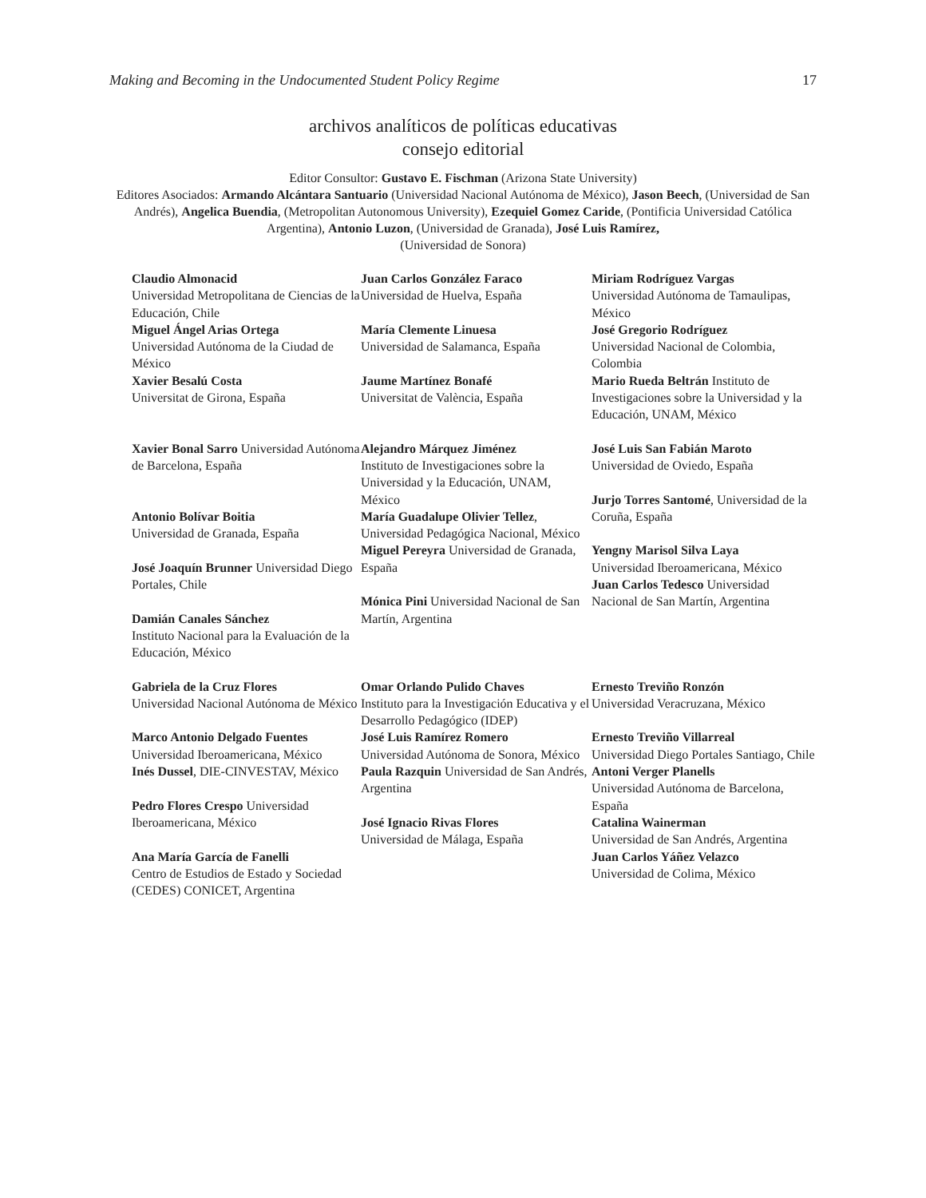Making and Becoming in the Undocumented Student Policy Regime 17
archivos analíticos de políticas educativas
consejo editorial
Editor Consultor: Gustavo E. Fischman (Arizona State University)
Editores Asociados: Armando Alcántara Santuario (Universidad Nacional Autónoma de México), Jason Beech, (Universidad de San Andrés), Angelica Buendia, (Metropolitan Autonomous University), Ezequiel Gomez Caride, (Pontificia Universidad Católica Argentina), Antonio Luzon, (Universidad de Granada), José Luis Ramírez,
(Universidad de Sonora)
| Claudio Almonacid Universidad Metropolitana de Ciencias de la Educación, Chile Miguel Ángel Arias Ortega Universidad Autónoma de la Ciudad de México Xavier Besalú Costa Universitat de Girona, España | Juan Carlos González Faraco Universidad de Huelva, España María Clemente Linuesa Universidad de Salamanca, España Jaume Martínez Bonafé Universitat de València, España | Miriam Rodríguez Vargas Universidad Autónoma de Tamaulipas, México José Gregorio Rodríguez Universidad Nacional de Colombia, Colombia Mario Rueda Beltrán Instituto de Investigaciones sobre la Universidad y la Educación, UNAM, México |
| Xavier Bonal Sarro Universidad Autónoma de Barcelona, España Antonio Bolívar Boitia Universidad de Granada, España José Joaquín Brunner Universidad Diego Portales, Chile Damián Canales Sánchez Instituto Nacional para la Evaluación de la Educación, México | Alejandro Márquez Jiménez Instituto de Investigaciones sobre la Universidad y la Educación, UNAM, México María Guadalupe Olivier Tellez , Universidad Pedagógica Nacional, México Miguel Pereyra Universidad de Granada, España Mónica Pini Universidad Nacional de San Martín, Argentina | José Luis San Fabián Maroto Universidad de Oviedo, España Jurjo Torres Santomé , Universidad de la Coruña, España Yengny Marisol Silva Laya Universidad Iberoamericana, México Juan Carlos Tedesco Universidad Nacional de San Martín, Argentina |
| Gabriela de la Cruz Flores Universidad Nacional Autónoma de México Marco Antonio Delgado Fuentes Universidad Iberoamericana, México Inés Dussel , DIE-CINVESTAV, México Pedro Flores Crespo Universidad Iberoamericana, México Ana María García de Fanelli Centro de Estudios de Estado y Sociedad (CEDES) CONICET, Argentina | Omar Orlando Pulido Chaves Instituto para la Investigación Educativa y el Desarrollo Pedagógico (IDEP) José Luis Ramírez Romero Universidad Autónoma de Sonora, México Paula Razquin Universidad de San Andrés, Argentina José Ignacio Rivas Flores Universidad de Málaga, España | Ernesto Treviño Ronzón Universidad Veracruzana, México Ernesto Treviño Villarreal Universidad Diego Portales Santiago, Chile Antoni Verger Planells Universidad Autónoma de Barcelona, España Catalina Wainerman Universidad de San Andrés, Argentina Juan Carlos Yáñez Velazco Universidad de Colima, México |